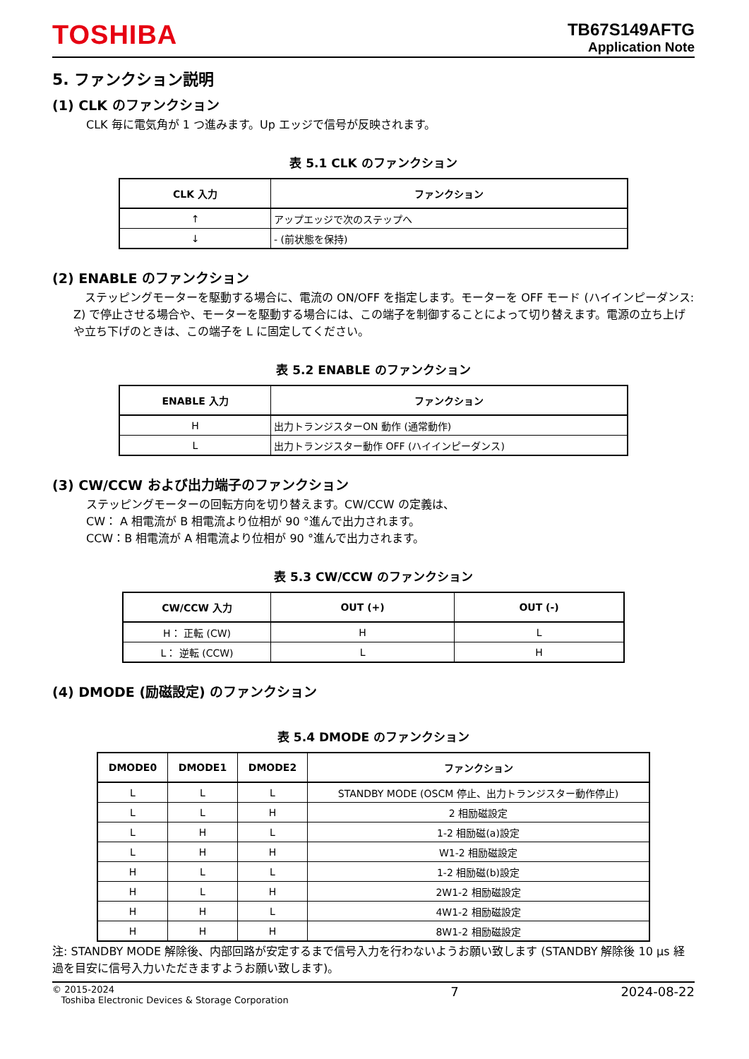TOSHIBA
TB67S149AFTG
Application Note
5. ファンクション説明
(1) CLK のファンクション
CLK 毎に電気角が 1 つ進みます。Up エッジで信号が反映されます。
表 5.1 CLK のファンクション
| CLK 入力 | ファンクション |
| --- | --- |
| ↑ | アップエッジで次のステップへ |
| ↓ | - (前状態を保持) |
(2) ENABLE のファンクション
　ステッピングモーターを駆動する場合に、電流の ON/OFF を指定します。モーターを OFF モード (ハイインピーダンス: Z) で停止させる場合や、モーターを駆動する場合には、この端子を制御することによって切り替えます。電源の立ち上げや立ち下げのときは、この端子を L に固定してください。
表 5.2 ENABLE のファンクション
| ENABLE 入力 | ファンクション |
| --- | --- |
| H | 出力トランジスターON 動作 (通常動作) |
| L | 出力トランジスター動作 OFF (ハイインピーダンス) |
(3) CW/CCW および出力端子のファンクション
ステッピングモーターの回転方向を切り替えます。CW/CCW の定義は、
CW： A 相電流が B 相電流より位相が 90 °進んで出力されます。
CCW：B 相電流が A 相電流より位相が 90 °進んで出力されます。
表 5.3 CW/CCW のファンクション
| CW/CCW 入力 | OUT (+) | OUT (-) |
| --- | --- | --- |
| H： 正転 (CW) | H | L |
| L： 逆転 (CCW) | L | H |
(4) DMODE (励磁設定) のファンクション
表 5.4 DMODE のファンクション
| DMODE0 | DMODE1 | DMODE2 | ファンクション |
| --- | --- | --- | --- |
| L | L | L | STANDBY MODE (OSCM 停止、出力トランジスター動作停止) |
| L | L | H | 2 相励磁設定 |
| L | H | L | 1-2 相励磁(a)設定 |
| L | H | H | W1-2 相励磁設定 |
| H | L | L | 1-2 相励磁(b)設定 |
| H | L | H | 2W1-2 相励磁設定 |
| H | H | L | 4W1-2 相励磁設定 |
| H | H | H | 8W1-2 相励磁設定 |
注: STANDBY MODE 解除後、内部回路が安定するまで信号入力を行わないようお願い致します (STANDBY 解除後 10 μs 経過を目安に信号入力いただきますようお願い致します)。
© 2015-2024
Toshiba Electronic Devices & Storage Corporation
7 2024-08-22